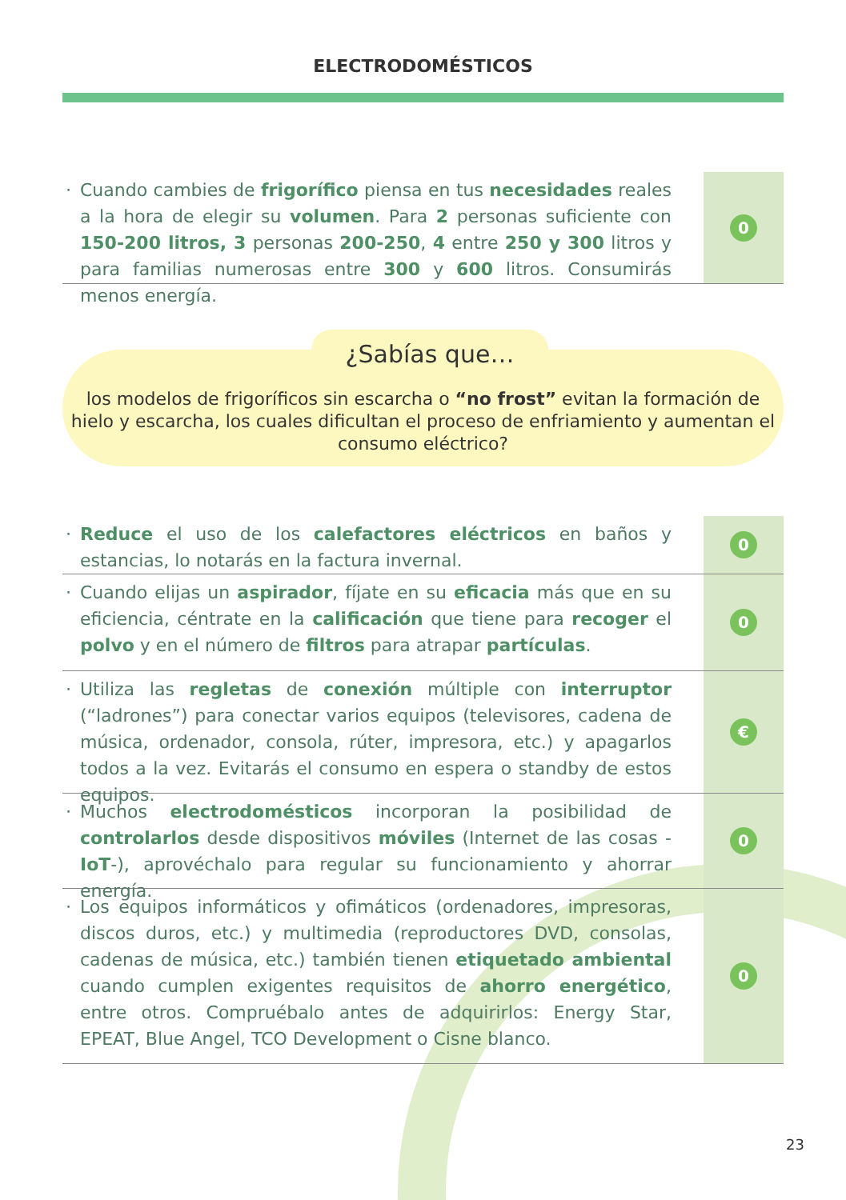ELECTRODOMÉSTICOS
· Cuando cambies de frigorífico piensa en tus necesidades reales a la hora de elegir su volumen. Para 2 personas suficiente con 150-200 litros, 3 personas 200-250, 4 entre 250 y 300 litros y para familias numerosas entre 300 y 600 litros. Consumirás menos energía.
0
los modelos de frigoríficos sin escarcha o “no frost” evitan la formación de hielo y escarcha, los cuales dificultan el proceso de enfriamiento y aumentan el consumo eléctrico?
¿Sabías que…
· Reduce el uso de los calefactores eléctricos en baños y estancias, lo notarás en la factura invernal.
0
· Cuando elijas un aspirador, fíjate en su eficacia más que en su eficiencia, céntrate en la calificación que tiene para recoger el polvo y en el número de filtros para atrapar partículas.
0
· Utiliza las regletas de conexión múltiple con interruptor (“ladrones”) para conectar varios equipos (televisores, cadena de música, ordenador, consola, rúter, impresora, etc.) y apagarlos todos a la vez. Evitarás el consumo en espera o standby de estos equipos.
€
· Muchos electrodomésticos incorporan la posibilidad de controlarlos desde dispositivos móviles (Internet de las cosas -IoT-), aprovéchalo para regular su funcionamiento y ahorrar energía.
0
· Los equipos informáticos y ofimáticos (ordenadores, impresoras, discos duros, etc.) y multimedia (reproductores DVD, consolas, cadenas de música, etc.) también tienen etiquetado ambiental cuando cumplen exigentes requisitos de ahorro energético, entre otros. Compruébalo antes de adquirirlos: Energy Star, EPEAT, Blue Angel, TCO Development o Cisne blanco.
0
23